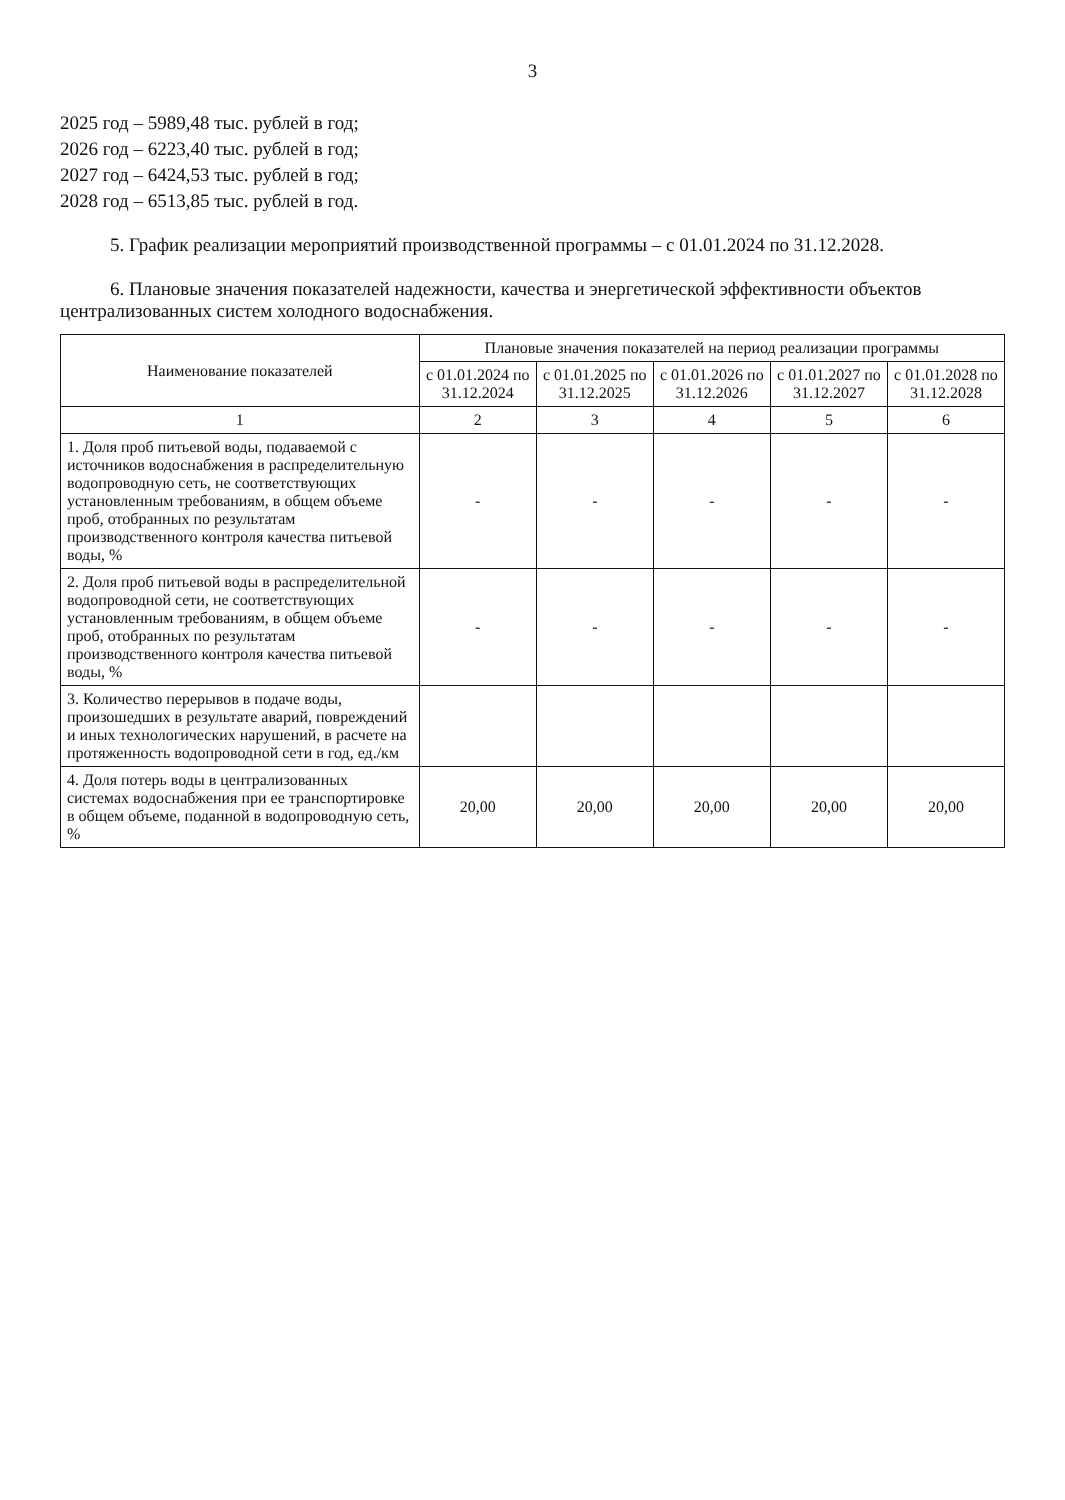3
2025 год – 5989,48 тыс. рублей в год;
2026 год – 6223,40 тыс. рублей в год;
2027 год – 6424,53 тыс. рублей в год;
2028 год – 6513,85 тыс. рублей в год.
5. График реализации мероприятий производственной программы – с 01.01.2024 по 31.12.2028.
6. Плановые значения показателей надежности, качества и энергетической эффективности объектов централизованных систем холодного водоснабжения.
| Наименование показателей | Плановые значения показателей на период реализации программы | | | | |
| --- | --- | --- | --- | --- | --- |
| | с 01.01.2024 по 31.12.2024 | с 01.01.2025 по 31.12.2025 | с 01.01.2026 по 31.12.2026 | с 01.01.2027 по 31.12.2027 | с 01.01.2028 по 31.12.2028 |
| 1 | 2 | 3 | 4 | 5 | 6 |
| 1. Доля проб питьевой воды, подаваемой с источников водоснабжения в распределительную водопроводную сеть, не соответствующих установленным требованиям, в общем объеме проб, отобранных по результатам производственного контроля качества питьевой воды, % | - | - | - | - | - |
| 2. Доля проб питьевой воды в распределительной водопроводной сети, не соответствующих установленным требованиям, в общем объеме проб, отобранных по результатам производственного контроля качества питьевой воды, % | - | - | - | - | - |
| 3. Количество перерывов в подаче воды, произошедших в результате аварий, повреждений и иных технологических нарушений, в расчете на протяженность водопроводной сети в год, ед./км | | | | | |
| 4. Доля потерь воды в централизованных системах водоснабжения при ее транспортировке в общем объеме, поданной в водопроводную сеть, % | 20,00 | 20,00 | 20,00 | 20,00 | 20,00 |